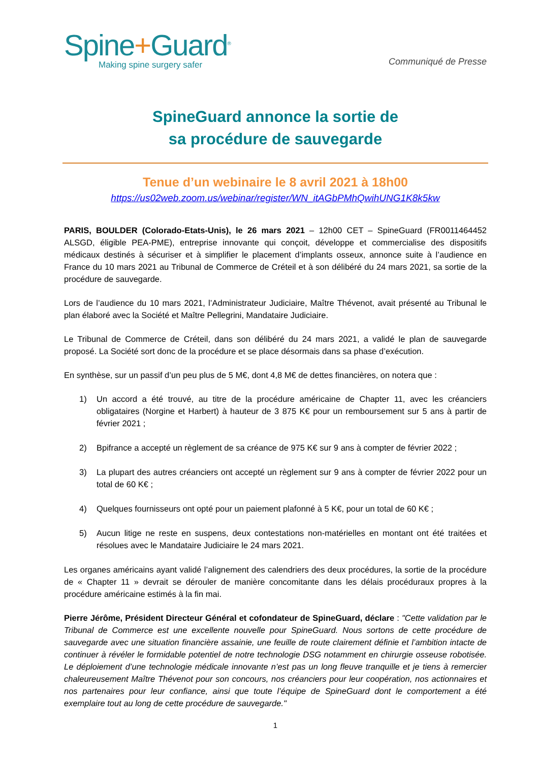Spine+Guard<sup>®</sup>
Making spine surgery safer
Communiqué de Presse
SpineGuard annonce la sortie de
sa procédure de sauvegarde
Tenue d’un webinaire le 8 avril 2021 à 18h00
https://us02web.zoom.us/webinar/register/WN_itAGbPMhQwihUNG1K8k5kw
PARIS, BOULDER (Colorado-Etats-Unis), le 26 mars 2021 – 12h00 CET – SpineGuard (FR0011464452 ALSGD, éligible PEA-PME), entreprise innovante qui conçoit, développe et commercialise des dispositifs médicaux destinés à sécuriser et à simplifier le placement d’implants osseux, annonce suite à l’audience en France du 10 mars 2021 au Tribunal de Commerce de Créteil et à son délibéré du 24 mars 2021, sa sortie de la procédure de sauvegarde.
Lors de l’audience du 10 mars 2021, l’Administrateur Judiciaire, Maître Thévenot, avait présenté au Tribunal le plan élaboré avec la Société et Maître Pellegrini, Mandataire Judiciaire.
Le Tribunal de Commerce de Créteil, dans son délibéré du 24 mars 2021, a validé le plan de sauvegarde proposé. La Société sort donc de la procédure et se place désormais dans sa phase d’exécution.
En synthèse, sur un passif d’un peu plus de 5 M€, dont 4,8 M€ de dettes financières, on notera que :
1) Un accord a été trouvé, au titre de la procédure américaine de Chapter 11, avec les créanciers obligataires (Norgine et Harbert) à hauteur de 3 875 K€ pour un remboursement sur 5 ans à partir de février 2021 ;
2) Bpifrance a accepté un règlement de sa créance de 975 K€ sur 9 ans à compter de février 2022 ;
3) La plupart des autres créanciers ont accepté un règlement sur 9 ans à compter de février 2022 pour un total de 60 K€ ;
4) Quelques fournisseurs ont opté pour un paiement plafonné à 5 K€, pour un total de 60 K€ ;
5) Aucun litige ne reste en suspens, deux contestations non-matérielles en montant ont été traitées et résolues avec le Mandataire Judiciaire le 24 mars 2021.
Les organes américains ayant validé l’alignement des calendriers des deux procédures, la sortie de la procédure de « Chapter 11 » devrait se dérouler de manière concomitante dans les délais procéduraux propres à la procédure américaine estimés à la fin mai.
Pierre Jérôme, Président Directeur Général et cofondateur de SpineGuard, déclare : "Cette validation par le Tribunal de Commerce est une excellente nouvelle pour SpineGuard. Nous sortons de cette procédure de sauvegarde avec une situation financière assainie, une feuille de route clairement définie et l’ambition intacte de continuer à révéler le formidable potentiel de notre technologie DSG notamment en chirurgie osseuse robotisée. Le déploiement d’une technologie médicale innovante n’est pas un long fleuve tranquille et je tiens à remercier chaleureusement Maître Thévenot pour son concours, nos créanciers pour leur coopération, nos actionnaires et nos partenaires pour leur confiance, ainsi que toute l’équipe de SpineGuard dont le comportement a été exemplaire tout au long de cette procédure de sauvegarde."
1